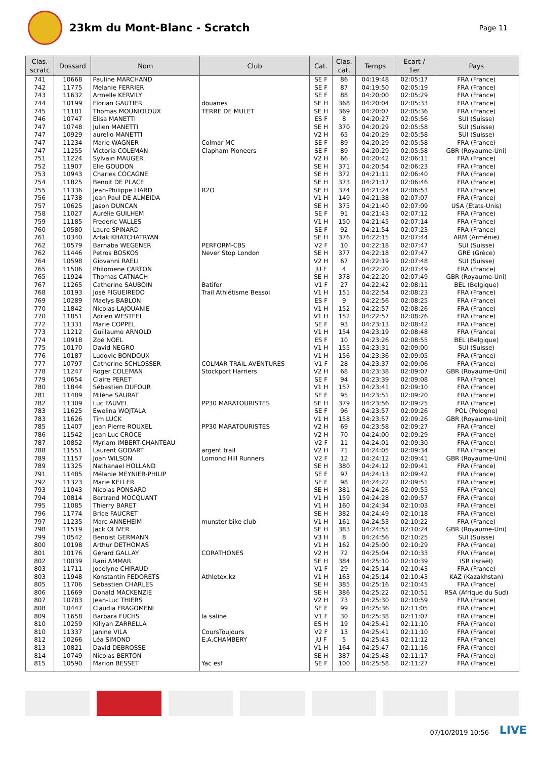23km du Mont-Blanc - Scratch
Page 11
| Clas. scratc | Dossard | Nom | Club | Cat. | Clas. cat. | Temps | Ecart / 1er | Pays |
| --- | --- | --- | --- | --- | --- | --- | --- | --- |
| 741 | 10668 | Pauline MARCHAND | | SE F | 86 | 04:19:48 | 02:05:17 | FRA (France) |
| 742 | 11775 | Melanie FERRIER | | SE F | 87 | 04:19:50 | 02:05:19 | FRA (France) |
| 743 | 11632 | Armelle KERVILY | | SE F | 88 | 04:20:00 | 02:05:29 | FRA (France) |
| 744 | 10199 | Florian GAUTIER | douanes | SE H | 368 | 04:20:04 | 02:05:33 | FRA (France) |
| 745 | 11181 | Thomas MOUNIOLOUX | TERRE DE MULET | SE H | 369 | 04:20:07 | 02:05:36 | FRA (France) |
| 746 | 10747 | Elisa MANETTI | | ES F | 8 | 04:20:27 | 02:05:56 | SUI (Suisse) |
| 747 | 10748 | Julien MANETTI | | SE H | 370 | 04:20:29 | 02:05:58 | SUI (Suisse) |
| 747 | 10929 | aurelio MANETTI | | V2 H | 65 | 04:20:29 | 02:05:58 | SUI (Suisse) |
| 747 | 11234 | Marie WAGNER | Colmar MC | SE F | 89 | 04:20:29 | 02:05:58 | FRA (France) |
| 747 | 11255 | Victoria COLEMAN | Clapham Pioneers | SE F | 89 | 04:20:29 | 02:05:58 | GBR (Royaume-Uni) |
| 751 | 11224 | Sylvain MAUGER | | V2 H | 66 | 04:20:42 | 02:06:11 | FRA (France) |
| 752 | 11907 | Elie GOUDON | | SE H | 371 | 04:20:54 | 02:06:23 | FRA (France) |
| 753 | 10943 | Charles COCAGNE | | SE H | 372 | 04:21:11 | 02:06:40 | FRA (France) |
| 754 | 11825 | Benoit DE PLACE | | SE H | 373 | 04:21:17 | 02:06:46 | FRA (France) |
| 755 | 11336 | Jean-Philippe LIARD | R2O | SE H | 374 | 04:21:24 | 02:06:53 | FRA (France) |
| 756 | 11738 | Jean Paul DE ALMEIDA | | V1 H | 149 | 04:21:38 | 02:07:07 | FRA (France) |
| 757 | 10625 | Jason DUNCAN | | SE H | 375 | 04:21:40 | 02:07:09 | USA (Etats-Unis) |
| 758 | 11027 | Aurélie GUILHEM | | SE F | 91 | 04:21:43 | 02:07:12 | FRA (France) |
| 759 | 11185 | Frederic VALLES | | V1 H | 150 | 04:21:45 | 02:07:14 | FRA (France) |
| 760 | 10580 | Laure SPINARD | | SE F | 92 | 04:21:54 | 02:07:23 | FRA (France) |
| 761 | 10340 | Artak KHATCHATRYAN | | SE H | 376 | 04:22:15 | 02:07:44 | ARM (Arménie) |
| 762 | 10579 | Barnaba WEGENER | PERFORM-CBS | V2 F | 10 | 04:22:18 | 02:07:47 | SUI (Suisse) |
| 762 | 11446 | Petros BOSKOS | Never Stop London | SE H | 377 | 04:22:18 | 02:07:47 | GRE (Grèce) |
| 764 | 10598 | Giovanni RAELI | | V2 H | 67 | 04:22:19 | 02:07:48 | SUI (Suisse) |
| 765 | 11506 | Philomene CARTON | | JU F | 4 | 04:22:20 | 02:07:49 | FRA (France) |
| 765 | 11924 | Thomas CATNACH | | SE H | 378 | 04:22:20 | 02:07:49 | GBR (Royaume-Uni) |
| 767 | 11265 | Catherine SAUBOIN | Batifer | V1 F | 27 | 04:22:42 | 02:08:11 | BEL (Belgique) |
| 768 | 10193 | José FIGUEIREDO | Trail Athlétisme Bessoi | V1 H | 151 | 04:22:54 | 02:08:23 | FRA (France) |
| 769 | 10289 | Maelys BABLON | | ES F | 9 | 04:22:56 | 02:08:25 | FRA (France) |
| 770 | 11842 | Nicolas LAJOUANIE | | V1 H | 152 | 04:22:57 | 02:08:26 | FRA (France) |
| 770 | 11851 | Adrien WESTEEL | | V1 H | 152 | 04:22:57 | 02:08:26 | FRA (France) |
| 772 | 11331 | Marie COPPEL | | SE F | 93 | 04:23:13 | 02:08:42 | FRA (France) |
| 773 | 11212 | Guillaume ARNOLD | | V1 H | 154 | 04:23:19 | 02:08:48 | FRA (France) |
| 774 | 10918 | Zoé NOEL | | ES F | 10 | 04:23:26 | 02:08:55 | BEL (Belgique) |
| 775 | 10170 | David NEGRO | | V1 H | 155 | 04:23:31 | 02:09:00 | SUI (Suisse) |
| 776 | 10187 | Ludovic BONDOUX | | V1 H | 156 | 04:23:36 | 02:09:05 | FRA (France) |
| 777 | 10797 | Catherine SCHLOSSER | COLMAR TRAIL AVENTURES | V1 F | 28 | 04:23:37 | 02:09:06 | FRA (France) |
| 778 | 11247 | Roger COLEMAN | Stockport Harriers | V2 H | 68 | 04:23:38 | 02:09:07 | GBR (Royaume-Uni) |
| 779 | 10654 | Claire PERET | | SE F | 94 | 04:23:39 | 02:09:08 | FRA (France) |
| 780 | 11844 | Sébastien DUFOUR | | V1 H | 157 | 04:23:41 | 02:09:10 | FRA (France) |
| 781 | 11489 | Milène SAURAT | | SE F | 95 | 04:23:51 | 02:09:20 | FRA (France) |
| 782 | 11309 | Luc FAUVEL | PP30 MARATOURISTES | SE H | 379 | 04:23:56 | 02:09:25 | FRA (France) |
| 783 | 11625 | Ewelina WOJTALA | | SE F | 96 | 04:23:57 | 02:09:26 | POL (Pologne) |
| 783 | 11626 | Tim LUCK | | V1 H | 158 | 04:23:57 | 02:09:26 | GBR (Royaume-Uni) |
| 785 | 11407 | Jean Pierre ROUXEL | PP30 MARATOURISTES | V2 H | 69 | 04:23:58 | 02:09:27 | FRA (France) |
| 786 | 11542 | Jean Luc CROCE | | V2 H | 70 | 04:24:00 | 02:09:29 | FRA (France) |
| 787 | 10852 | Myriam IMBERT-CHANTEAU | | V2 F | 11 | 04:24:01 | 02:09:30 | FRA (France) |
| 788 | 11551 | Laurent GODART | argent trail | V2 H | 71 | 04:24:05 | 02:09:34 | FRA (France) |
| 789 | 11157 | Joan WILSON | Lomond Hill Runners | V2 F | 12 | 04:24:12 | 02:09:41 | GBR (Royaume-Uni) |
| 789 | 11325 | Nathanael HOLLAND | | SE H | 380 | 04:24:12 | 02:09:41 | FRA (France) |
| 791 | 11485 | Mélanie MEYNIER-PHILIP | | SE F | 97 | 04:24:13 | 02:09:42 | FRA (France) |
| 792 | 11323 | Marie KELLER | | SE F | 98 | 04:24:22 | 02:09:51 | FRA (France) |
| 793 | 11043 | Nicolas PONSARD | | SE H | 381 | 04:24:26 | 02:09:55 | FRA (France) |
| 794 | 10814 | Bertrand MOCQUANT | | V1 H | 159 | 04:24:28 | 02:09:57 | FRA (France) |
| 795 | 11085 | Thierry BARET | | V1 H | 160 | 04:24:34 | 02:10:03 | FRA (France) |
| 796 | 11774 | Brice FAUCRET | | SE H | 382 | 04:24:49 | 02:10:18 | FRA (France) |
| 797 | 11235 | Marc ANNEHEIM | munster bike club | V1 H | 161 | 04:24:53 | 02:10:22 | FRA (France) |
| 798 | 11519 | Jack OLIVER | | SE H | 383 | 04:24:55 | 02:10:24 | GBR (Royaume-Uni) |
| 799 | 10542 | Benoist GERMANN | | V3 H | 8 | 04:24:56 | 02:10:25 | SUI (Suisse) |
| 800 | 10198 | Arthur DETHOMAS | | V1 H | 162 | 04:25:00 | 02:10:29 | FRA (France) |
| 801 | 10176 | Gérard GALLAY | CORATHONES | V2 H | 72 | 04:25:04 | 02:10:33 | FRA (France) |
| 802 | 10039 | Rani AMMAR | | SE H | 384 | 04:25:10 | 02:10:39 | ISR (Israël) |
| 803 | 11711 | Jocelyne CHIRAUD | | V1 F | 29 | 04:25:14 | 02:10:43 | FRA (France) |
| 803 | 11948 | Konstantin FEDORETS | Athletex.kz | V1 H | 163 | 04:25:14 | 02:10:43 | KAZ (Kazakhstan) |
| 805 | 11706 | Sebastien CHARLES | | SE H | 385 | 04:25:16 | 02:10:45 | FRA (France) |
| 806 | 11669 | Donald MACKENZIE | | SE H | 386 | 04:25:22 | 02:10:51 | RSA (Afrique du Sud) |
| 807 | 10783 | Jean-Luc THIERS | | V2 H | 73 | 04:25:30 | 02:10:59 | FRA (France) |
| 808 | 10447 | Claudia FRAGOMENI | | SE F | 99 | 04:25:36 | 02:11:05 | FRA (France) |
| 809 | 11658 | Barbara FUCHS | la saline | V1 F | 30 | 04:25:38 | 02:11:07 | FRA (France) |
| 810 | 10259 | Killyan ZARRELLA | | ES H | 19 | 04:25:41 | 02:11:10 | FRA (France) |
| 810 | 11337 | Janine VILA | CoursToujours | V2 F | 13 | 04:25:41 | 02:11:10 | FRA (France) |
| 812 | 10266 | Léa SIMOND | E.A.CHAMBERY | JU F | 5 | 04:25:43 | 02:11:12 | FRA (France) |
| 813 | 10821 | David DEBROSSE | | V1 H | 164 | 04:25:47 | 02:11:16 | FRA (France) |
| 814 | 10749 | Nicolas BERTON | | SE H | 387 | 04:25:48 | 02:11:17 | FRA (France) |
| 815 | 10590 | Marion BESSET | Yac esf | SE F | 100 | 04:25:58 | 02:11:27 | FRA (France) |
07/10/2019 10:56 LIVE